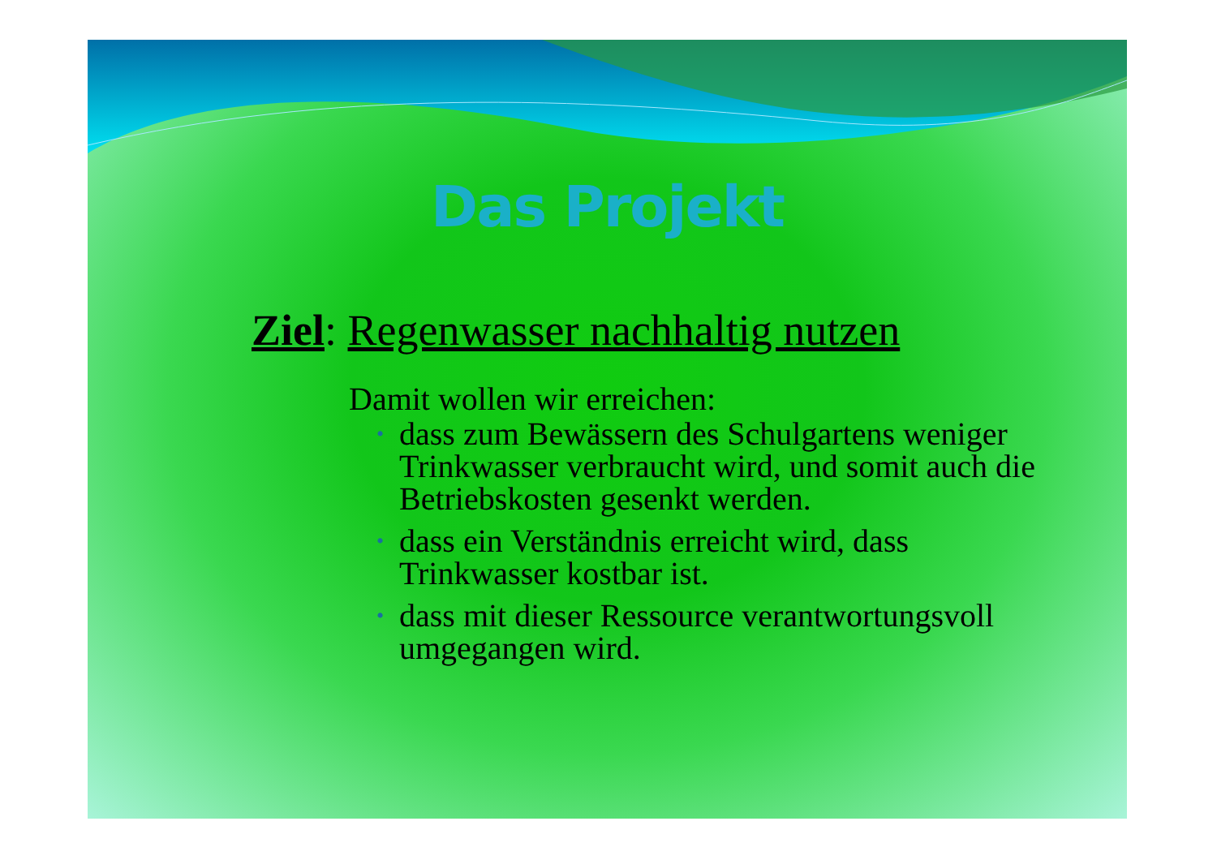Das Projekt
Ziel: Regenwasser nachhaltig nutzen
Damit wollen wir erreichen:
• dass zum Bewässern des Schulgartens weniger Trinkwasser verbraucht wird, und somit auch die Betriebskosten gesenkt werden.
• dass ein Verständnis erreicht wird, dass Trinkwasser kostbar ist.
• dass mit dieser Ressource verantwortungsvoll umgegangen wird.